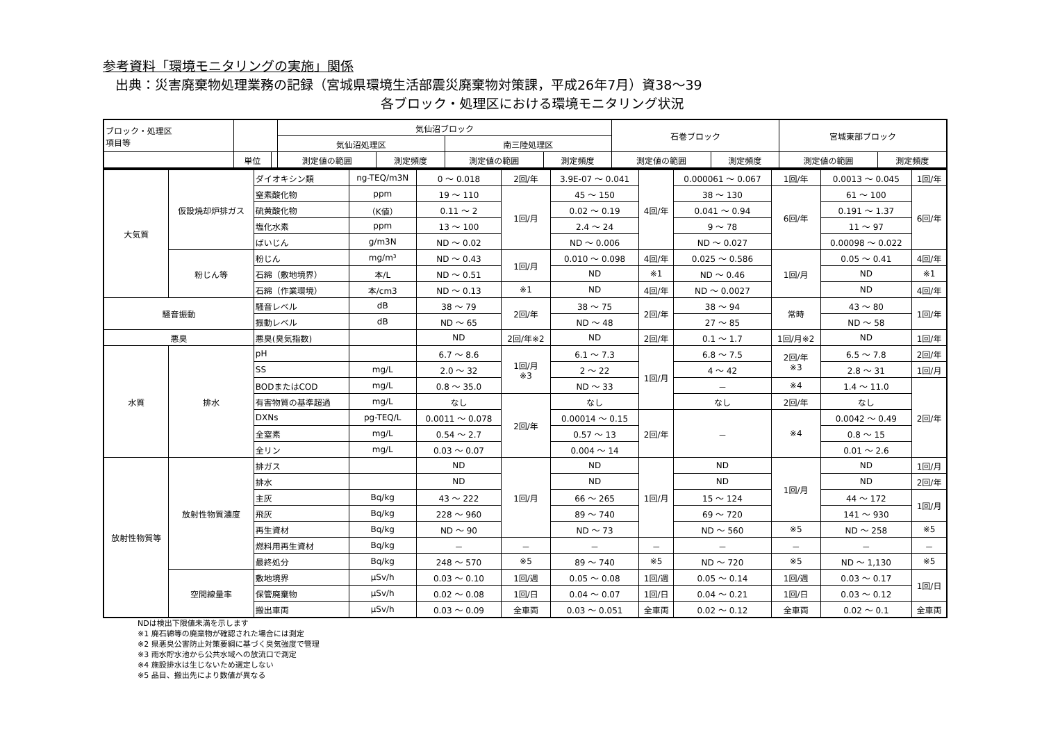参考資料「環境モニタリングの実施」関係
出典：災害廃棄物処理業務の記録（宮城県環境生活部震災廃棄物対策課，平成26年7月）資38～39
各ブロック・処理区における環境モニタリング状況
| ブロック・処理区 項目等 | | | 気仙沼ブロック | | | | 石巻ブロック | | 宮城東部ブロック | |
| --- | --- | --- | --- | --- | --- | --- | --- | --- | --- | --- |
| | | | 気仙沼処理区 | | 南三陸処理区 | | | | | |
| | 単位 | | 測定値の範囲 | 測定頻度 | 測定値の範囲 | 測定頻度 | 測定値の範囲 | 測定頻度 | 測定値の範囲 | 測定頻度 |
| 大気質 | 仮設焼却炉排ガス | ダイオキシン類 | ng-TEQ/m3N | 0 ～ 0.018 | 2回/年 | 3.9E-07 ～ 0.041 | 4回/年 | 0.000061 ～ 0.067 | 1回/年 | 0.0013 ～ 0.045 | 1回/年 |
| | | 窒素酸化物 | ppm | 19 ～ 110 | 1回/月 | 45 ～ 150 | | 38 ～ 130 | 6回/年 | 61 ～ 100 | 6回/年 |
| | | 硫黄酸化物 | （K値） | 0.11 ～ 2 | | 0.02 ～ 0.19 | | 0.041 ～ 0.94 | | 0.191 ～ 1.37 | |
| | | 塩化水素 | ppm | 13 ～ 100 | | 2.4 ～ 24 | | 9 ～ 78 | | 11 ～ 97 | |
| | | ばいじん | g/m3N | ND ～ 0.02 | | ND ～ 0.006 | | ND ～ 0.027 | | 0.00098 ～ 0.022 | |
| | 粉じん等 | 粉じん | mg/m³ | ND ～ 0.43 | 1回/月 | 0.010 ～ 0.098 | 4回/年 | 0.025 ～ 0.586 | 1回/月 | 0.05 ～ 0.41 | 4回/年 |
| | | 石綿（敷地境界） | 本/L | ND ～ 0.51 | | ND | ※1 | ND ～ 0.46 | | ND | ※1 |
| | | 石綿（作業環境） | 本/cm3 | ND ～ 0.13 | ※1 | ND | 4回/年 | ND ～ 0.0027 | | ND | 4回/年 |
| 騒音振動 | | 騒音レベル | dB | 38 ～ 79 | 2回/年 | 38 ～ 75 | 2回/年 | 38 ～ 94 | 常時 | 43 ～ 80 | 1回/年 |
| | | 振動レベル | dB | ND ～ 65 | | ND ～ 48 | | 27 ～ 85 | | ND ～ 58 | |
| 悪臭 | | 悪臭(臭気指数) | | ND | 2回/年※2 | ND | 2回/年 | 0.1 ～ 1.7 | 1回/月※2 | ND | 1回/年 |
| 水質 | 排水 | pH | | 6.7 ～ 8.6 | 1回/月 ※3 | 6.1 ～ 7.3 | 1回/月 | 6.8 ～ 7.5 | 2回/年 ※3 | 6.5 ～ 7.8 | 2回/年 |
| | | SS | mg/L | 2.0 ～ 32 | | 2 ～ 22 | | 4 ～ 42 | | 2.8 ～ 31 | 1回/月 |
| | | BODまたはCOD | mg/L | 0.8 ～ 35.0 | | ND ～ 33 | | － | ※4 | 1.4 ～ 11.0 | 2回/年 |
| | | 有害物質の基準超過 | mg/L | なし | 2回/年 | なし | | なし | 2回/年 | なし | |
| | | DXNs | pg-TEQ/L | 0.0011 ～ 0.078 | | 0.00014 ～ 0.15 | 2回/年 | － | ※4 | 0.0042 ～ 0.49 | |
| | | 全窒素 | mg/L | 0.54 ～ 2.7 | | 0.57 ～ 13 | | | | 0.8 ～ 15 | |
| | | 全リン | mg/L | 0.03 ～ 0.07 | | 0.004 ～ 14 | | | | 0.01 ～ 2.6 | |
| 放射性物質等 | 放射性物質濃度 | 排ガス | | ND | 1回/月 | ND | 1回/月 | ND | 1回/月 | ND | 1回/月 |
| | | 排水 | | ND | | ND | | ND | | ND | 2回/年 |
| | | 主灰 | Bq/kg | 43 ～ 222 | | 66 ～ 265 | | 15 ～ 124 | | 44 ～ 172 | 1回/月 |
| | | 飛灰 | Bq/kg | 228 ～ 960 | | 89 ～ 740 | | 69 ～ 720 | | 141 ～ 930 | |
| | | 再生資材 | Bq/kg | ND ～ 90 | | ND ～ 73 | | ND ～ 560 | ※5 | ND ～ 258 | ※5 |
| | | 燃料用再生資材 | Bq/kg | － | － | － | － | － | － | － | － |
| | | 最終処分 | Bq/kg | 248 ～ 570 | ※5 | 89 ～ 740 | ※5 | ND ～ 720 | ※5 | ND ～ 1,130 | ※5 |
| | 空間線量率 | 敷地境界 | μSv/h | 0.03 ～ 0.10 | 1回/週 | 0.05 ～ 0.08 | 1回/週 | 0.05 ～ 0.14 | 1回/週 | 0.03 ～ 0.17 | 1回/日 |
| | | 保管廃棄物 | μSv/h | 0.02 ～ 0.08 | 1回/日 | 0.04 ～ 0.07 | 1回/日 | 0.04 ～ 0.21 | 1回/日 | 0.03 ～ 0.12 | |
| | | 搬出車両 | μSv/h | 0.03 ～ 0.09 | 全車両 | 0.03 ～ 0.051 | 全車両 | 0.02 ～ 0.12 | 全車両 | 0.02 ～ 0.1 | 全車両 |
NDは検出下限値未満を示します
※1 廃石綿等の廃棄物が確認された場合には測定
※2 県悪臭公害防止対策要綱に基づく臭気強度で管理
※3 雨水貯水池から公共水域への放流口で測定
※4 施設排水は生じないため選定しない
※5 品目、搬出先により数値が異なる